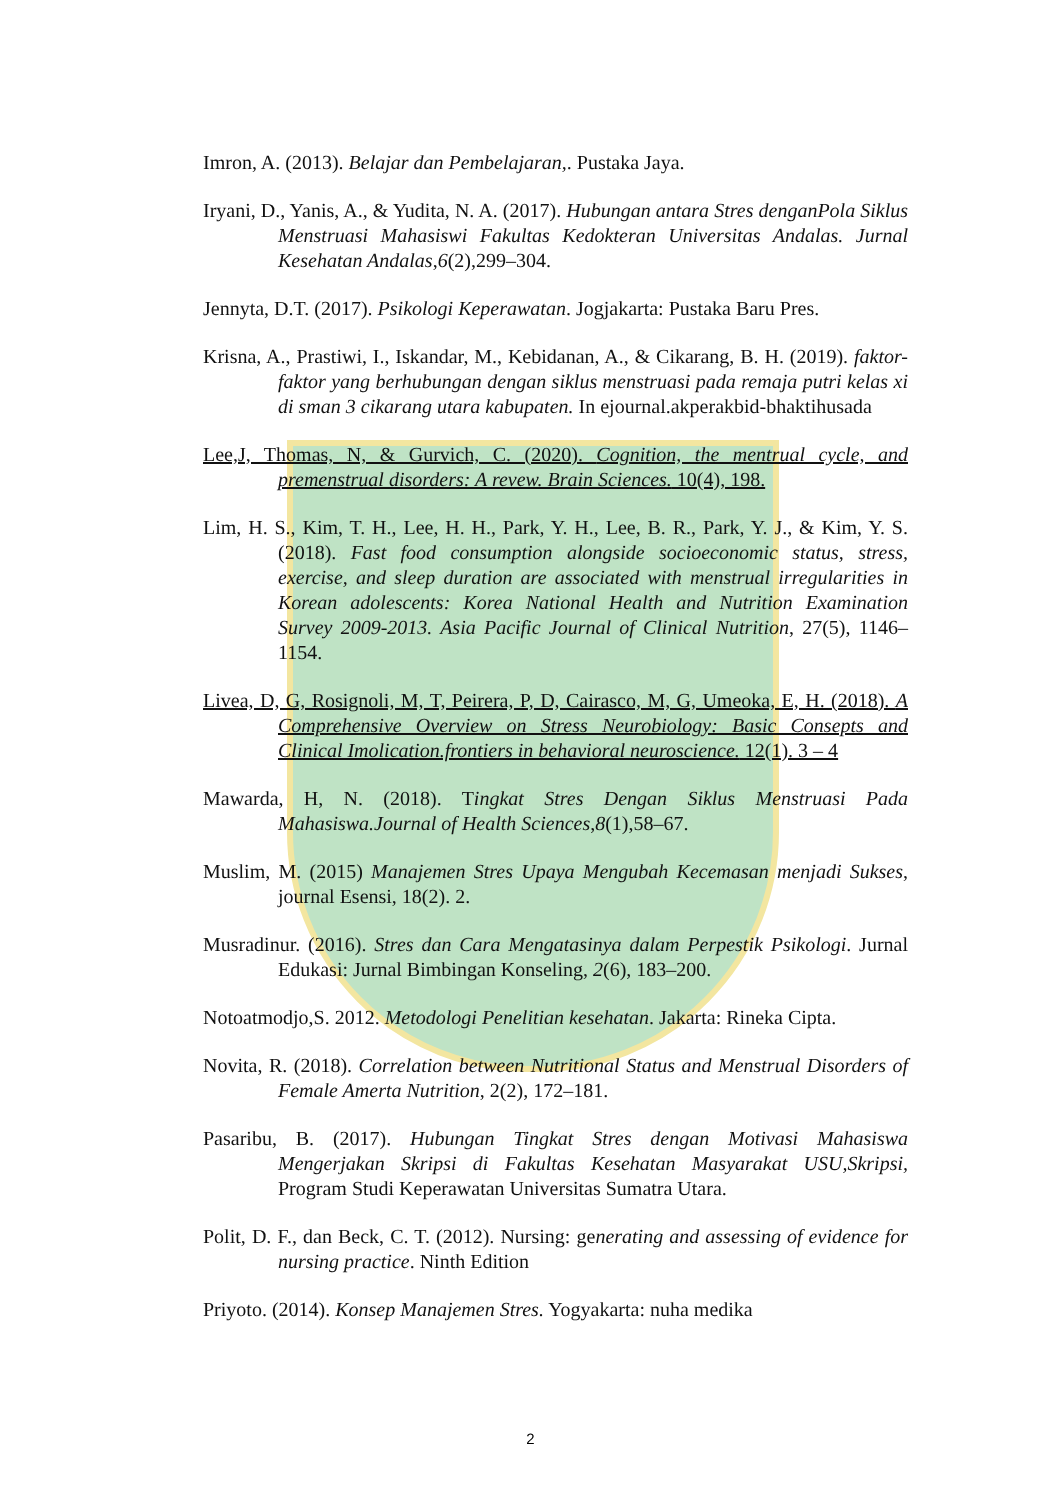Imron, A. (2013). Belajar dan Pembelajaran,. Pustaka Jaya.
Iryani, D., Yanis, A., & Yudita, N. A. (2017). Hubungan antara Stres denganPola Siklus Menstruasi Mahasiswi Fakultas Kedokteran Universitas Andalas. Jurnal Kesehatan Andalas,6(2),299–304.
Jennyta, D.T. (2017). Psikologi Keperawatan. Jogjakarta: Pustaka Baru Pres.
Krisna, A., Prastiwi, I., Iskandar, M., Kebidanan, A., & Cikarang, B. H. (2019). faktor-faktor yang berhubungan dengan siklus menstruasi pada remaja putri kelas xi di sman 3 cikarang utara kabupaten. In ejournal.akperakbid-bhaktihusada
Lee,J, Thomas, N, & Gurvich, C. (2020). Cognition, the mentrual cycle, and premenstrual disorders: A revew. Brain Sciences. 10(4), 198.
Lim, H. S., Kim, T. H., Lee, H. H., Park, Y. H., Lee, B. R., Park, Y. J., & Kim, Y. S. (2018). Fast food consumption alongside socioeconomic status, stress, exercise, and sleep duration are associated with menstrual irregularities in Korean adolescents: Korea National Health and Nutrition Examination Survey 2009-2013. Asia Pacific Journal of Clinical Nutrition, 27(5), 1146–1154.
Livea, D, G, Rosignoli, M, T, Peirera, P, D, Cairasco, M, G, Umeoka, E, H. (2018). A Comprehensive Overview on Stress Neurobiology: Basic Consepts and Clinical Imolication.frontiers in behavioral neuroscience. 12(1). 3 – 4
Mawarda, H, N. (2018). Tingkat Stres Dengan Siklus Menstruasi Pada Mahasiswa.Journal of Health Sciences,8(1),58–67.
Muslim, M. (2015) Manajemen Stres Upaya Mengubah Kecemasan menjadi Sukses, journal Esensi, 18(2). 2.
Musradinur. (2016). Stres dan Cara Mengatasinya dalam Perpestik Psikologi. Jurnal Edukasi: Jurnal Bimbingan Konseling, 2(6), 183–200.
Notoatmodjo,S. 2012. Metodologi Penelitian kesehatan. Jakarta: Rineka Cipta.
Novita, R. (2018). Correlation between Nutritional Status and Menstrual Disorders of Female Amerta Nutrition, 2(2), 172–181.
Pasaribu, B. (2017). Hubungan Tingkat Stres dengan Motivasi Mahasiswa Mengerjakan Skripsi di Fakultas Kesehatan Masyarakat USU,Skripsi, Program Studi Keperawatan Universitas Sumatra Utara.
Polit, D. F., dan Beck, C. T. (2012). Nursing: generating and assessing of evidence for nursing practice. Ninth Edition
Priyoto. (2014). Konsep Manajemen Stres. Yogyakarta: nuha medika
2